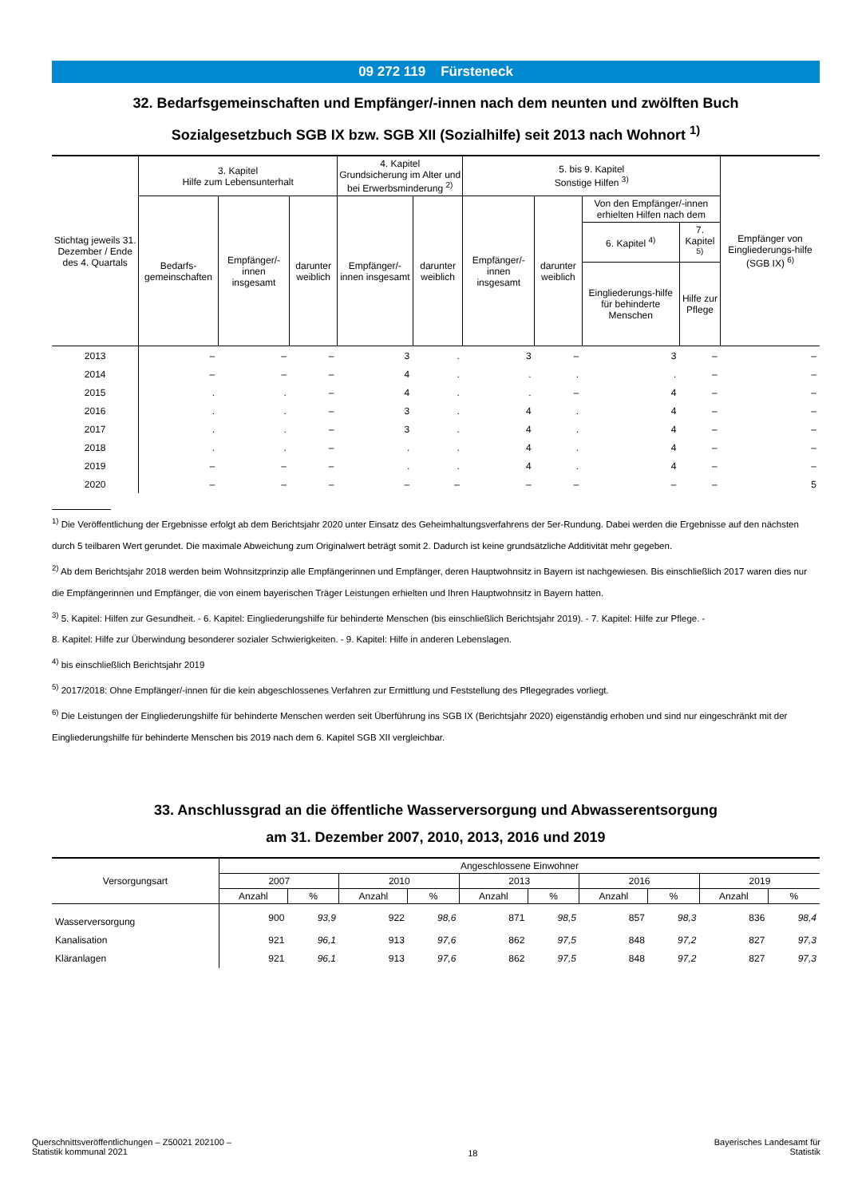09 272 119 Fürsteneck
32. Bedarfsgemeinschaften und Empfänger/-innen nach dem neunten und zwölften Buch
Sozialgesetzbuch SGB IX bzw. SGB XII (Sozialhilfe) seit 2013 nach Wohnort <sup>1)</sup>
| Stichtag jeweils 31. Dezember / Ende des 4. Quartals | 3. Kapitel Hilfe zum Lebensunterhalt | | | 4. Kapitel Grundsicherung im Alter und bei Erwerbsminderung <sup>2)</sup> | | 5. bis 9. Kapitel Sonstige Hilfen <sup>3)</sup> | | | | Empfänger von Eingliederungs-hilfe (SGB IX) <sup>6)</sup> |
| --- | --- | --- | --- | --- | --- | --- | --- | --- | --- | --- |
| | Bedarfs-gemeinschaften | Empfänger/-innen insgesamt | darunter weiblich | Empfänger/-innen insgesamt | darunter weiblich | Empfänger/-innen insgesamt | darunter weiblich | Von den Empfänger/-innen erhielten Hilfen nach dem | | |
| | | | | | | | | 6. Kapitel <sup>4)</sup> | 7. Kapitel <sup>5)</sup> | |
| | | | | | | | | Eingliederungs-hilfe für behinderte Menschen | Hilfe zur Pflege | |
| 2013 | – | – | – | 3 | . | 3 | – | 3 | – | – |
| 2014 | – | – | – | 4 | . | . | . | . | – | – |
| 2015 | . | . | – | 4 | . | . | – | 4 | – | – |
| 2016 | . | . | – | 3 | . | 4 | . | 4 | – | – |
| 2017 | . | . | – | 3 | . | 4 | . | 4 | – | – |
| 2018 | . | . | – | . | . | 4 | . | 4 | – | – |
| 2019 | – | – | – | . | . | 4 | . | 4 | – | – |
| 2020 | – | – | – | – | – | – | – | – | – | 5 |
<sup>1)</sup> Die Veröffentlichung der Ergebnisse erfolgt ab dem Berichtsjahr 2020 unter Einsatz des Geheimhaltungsverfahrens der 5er-Rundung. Dabei werden die Ergebnisse auf den nächsten durch 5 teilbaren Wert gerundet. Die maximale Abweichung zum Originalwert beträgt somit 2. Dadurch ist keine grundsätzliche Additivität mehr gegeben.
<sup>2)</sup> Ab dem Berichtsjahr 2018 werden beim Wohnsitzprinzip alle Empfängerinnen und Empfänger, deren Hauptwohnsitz in Bayern ist nachgewiesen. Bis einschließlich 2017 waren dies nur die Empfängerinnen und Empfänger, die von einem bayerischen Träger Leistungen erhielten und Ihren Hauptwohnsitz in Bayern hatten.
<sup>3)</sup> 5. Kapitel: Hilfen zur Gesundheit. - 6. Kapitel: Eingliederungshilfe für behinderte Menschen (bis einschließlich Berichtsjahr 2019). - 7. Kapitel: Hilfe zur Pflege. -
8. Kapitel: Hilfe zur Überwindung besonderer sozialer Schwierigkeiten. - 9. Kapitel: Hilfe in anderen Lebenslagen.
<sup>4)</sup> bis einschließlich Berichtsjahr 2019
<sup>5)</sup> 2017/2018: Ohne Empfänger/-innen für die kein abgeschlossenes Verfahren zur Ermittlung und Feststellung des Pflegegrades vorliegt.
<sup>6)</sup> Die Leistungen der Eingliederungshilfe für behinderte Menschen werden seit Überführung ins SGB IX (Berichtsjahr 2020) eigenständig erhoben und sind nur eingeschränkt mit der Eingliederungshilfe für behinderte Menschen bis 2019 nach dem 6. Kapitel SGB XII vergleichbar.
33. Anschlussgrad an die öffentliche Wasserversorgung und Abwasserentsorgung
am 31. Dezember 2007, 2010, 2013, 2016 und 2019
| Versorgungsart | Angeschlossene Einwohner | | | | | | | | | |
| --- | --- | --- | --- | --- | --- | --- | --- | --- | --- | --- |
| | 2007 | | 2010 | | 2013 | | 2016 | | 2019 | |
| | Anzahl | % | Anzahl | % | Anzahl | % | Anzahl | % | Anzahl | % |
| Wasserversorgung | 900 | 93,9 | 922 | 98,6 | 871 | 98,5 | 857 | 98,3 | 836 | 98,4 |
| Kanalisation | 921 | 96,1 | 913 | 97,6 | 862 | 97,5 | 848 | 97,2 | 827 | 97,3 |
| Kläranlagen | 921 | 96,1 | 913 | 97,6 | 862 | 97,5 | 848 | 97,2 | 827 | 97,3 |
Querschnittsveröffentlichungen – Z50021 202100 –
Statistik kommunal 2021
18
Bayerisches Landesamt für
Statistik